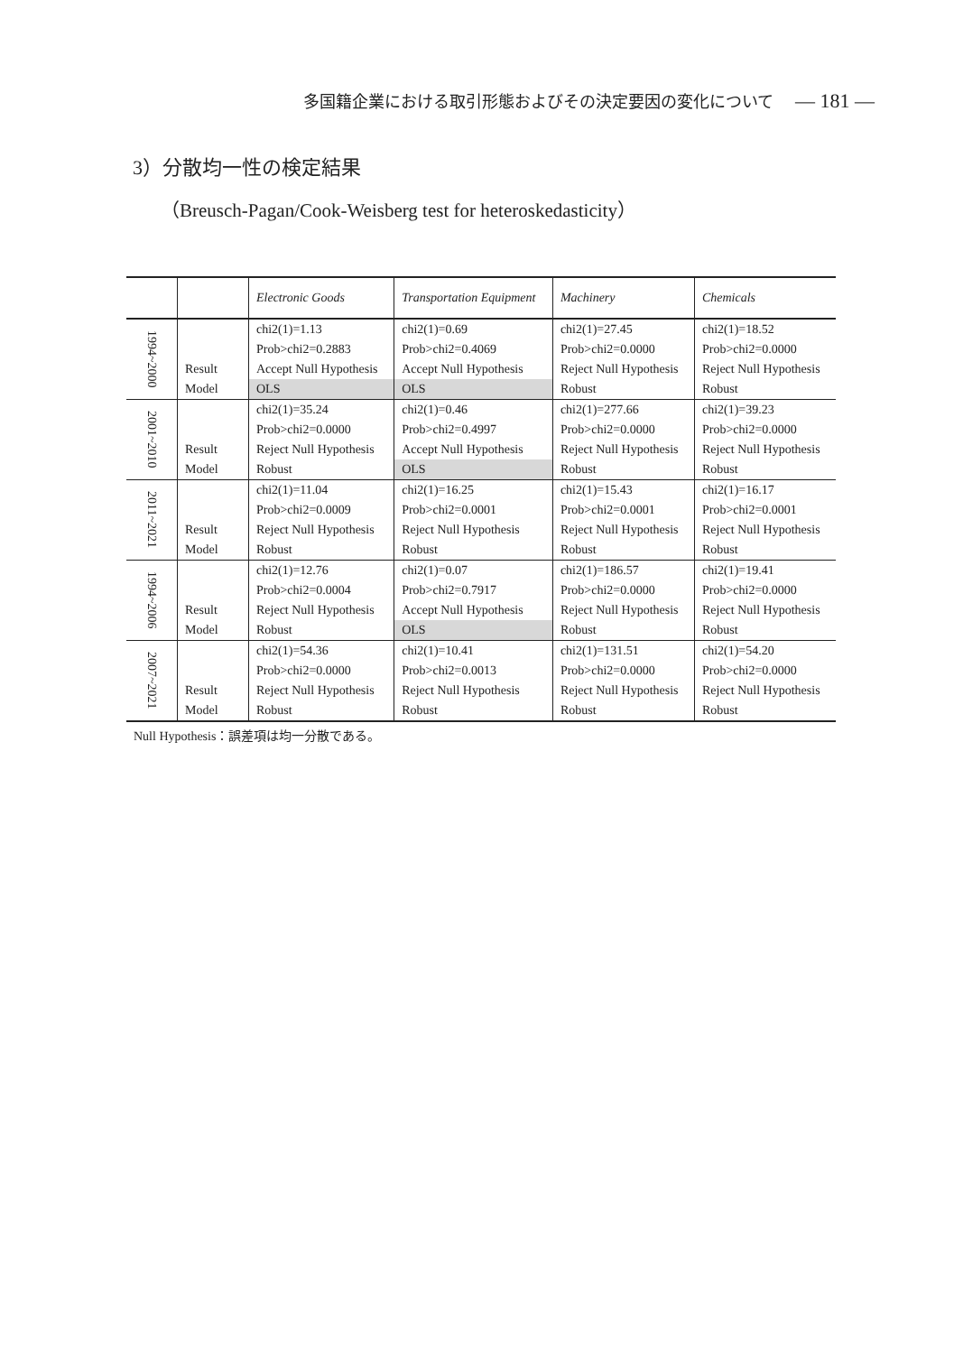多国籍企業における取引形態およびその決定要因の変化について — 181 —
3）分散均一性の検定結果
（Breusch-Pagan/Cook-Weisberg test for heteroskedasticity）
| | | Electronic Goods | Transportation Equipment | Machinery | Chemicals |
| --- | --- | --- | --- | --- | --- |
| 1994~2000 | | chi2(1)=1.13 | chi2(1)=0.69 | chi2(1)=27.45 | chi2(1)=18.52 |
| | | Prob>chi2=0.2883 | Prob>chi2=0.4069 | Prob>chi2=0.0000 | Prob>chi2=0.0000 |
| | Result | Accept Null Hypothesis | Accept Null Hypothesis | Reject Null Hypothesis | Reject Null Hypothesis |
| | Model | OLS | OLS | Robust | Robust |
| 2001~2010 | | chi2(1)=35.24 | chi2(1)=0.46 | chi2(1)=277.66 | chi2(1)=39.23 |
| | | Prob>chi2=0.0000 | Prob>chi2=0.4997 | Prob>chi2=0.0000 | Prob>chi2=0.0000 |
| | Result | Reject Null Hypothesis | Accept Null Hypothesis | Reject Null Hypothesis | Reject Null Hypothesis |
| | Model | Robust | OLS | Robust | Robust |
| 2011~2021 | | chi2(1)=11.04 | chi2(1)=16.25 | chi2(1)=15.43 | chi2(1)=16.17 |
| | | Prob>chi2=0.0009 | Prob>chi2=0.0001 | Prob>chi2=0.0001 | Prob>chi2=0.0001 |
| | Result | Reject Null Hypothesis | Reject Null Hypothesis | Reject Null Hypothesis | Reject Null Hypothesis |
| | Model | Robust | Robust | Robust | Robust |
| 1994~2006 | | chi2(1)=12.76 | chi2(1)=0.07 | chi2(1)=186.57 | chi2(1)=19.41 |
| | | Prob>chi2=0.0004 | Prob>chi2=0.7917 | Prob>chi2=0.0000 | Prob>chi2=0.0000 |
| | Result | Reject Null Hypothesis | Accept Null Hypothesis | Reject Null Hypothesis | Reject Null Hypothesis |
| | Model | Robust | OLS | Robust | Robust |
| 2007~2021 | | chi2(1)=54.36 | chi2(1)=10.41 | chi2(1)=131.51 | chi2(1)=54.20 |
| | | Prob>chi2=0.0000 | Prob>chi2=0.0013 | Prob>chi2=0.0000 | Prob>chi2=0.0000 |
| | Result | Reject Null Hypothesis | Reject Null Hypothesis | Reject Null Hypothesis | Reject Null Hypothesis |
| | Model | Robust | Robust | Robust | Robust |
Null Hypothesis：誤差項は均一分散である。